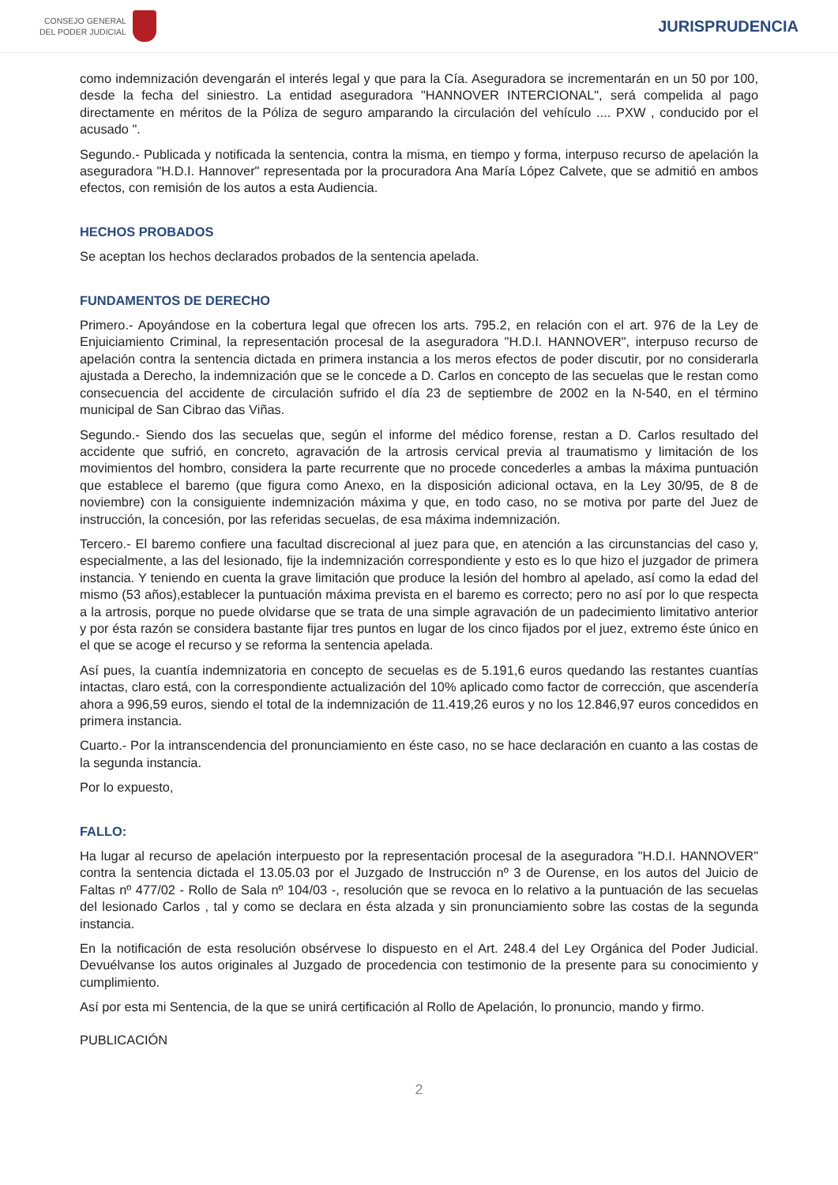CONSEJO GENERAL
DEL PODER JUDICIAL
JURISPRUDENCIA
como indemnización devengarán el interés legal y que para la Cía. Aseguradora se incrementarán en un 50 por 100, desde la fecha del siniestro. La entidad aseguradora "HANNOVER INTERCIONAL", será compelida al pago directamente en méritos de la Póliza de seguro amparando la circulación del vehículo .... PXW , conducido por el acusado ".
Segundo.- Publicada y notificada la sentencia, contra la misma, en tiempo y forma, interpuso recurso de apelación la aseguradora "H.D.I. Hannover" representada por la procuradora Ana María López Calvete, que se admitió en ambos efectos, con remisión de los autos a esta Audiencia.
HECHOS PROBADOS
Se aceptan los hechos declarados probados de la sentencia apelada.
FUNDAMENTOS DE DERECHO
Primero.- Apoyándose en la cobertura legal que ofrecen los arts. 795.2, en relación con el art. 976 de la Ley de Enjuiciamiento Criminal, la representación procesal de la aseguradora "H.D.I. HANNOVER", interpuso recurso de apelación contra la sentencia dictada en primera instancia a los meros efectos de poder discutir, por no considerarla ajustada a Derecho, la indemnización que se le concede a D. Carlos en concepto de las secuelas que le restan como consecuencia del accidente de circulación sufrido el día 23 de septiembre de 2002 en la N-540, en el término municipal de San Cibrao das Viñas.
Segundo.- Siendo dos las secuelas que, según el informe del médico forense, restan a D. Carlos resultado del accidente que sufrió, en concreto, agravación de la artrosis cervical previa al traumatismo y limitación de los movimientos del hombro, considera la parte recurrente que no procede concederles a ambas la máxima puntuación que establece el baremo (que figura como Anexo, en la disposición adicional octava, en la Ley 30/95, de 8 de noviembre) con la consiguiente indemnización máxima y que, en todo caso, no se motiva por parte del Juez de instrucción, la concesión, por las referidas secuelas, de esa máxima indemnización.
Tercero.- El baremo confiere una facultad discrecional al juez para que, en atención a las circunstancias del caso y, especialmente, a las del lesionado, fije la indemnización correspondiente y esto es lo que hizo el juzgador de primera instancia. Y teniendo en cuenta la grave limitación que produce la lesión del hombro al apelado, así como la edad del mismo (53 años),establecer la puntuación máxima prevista en el baremo es correcto; pero no así por lo que respecta a la artrosis, porque no puede olvidarse que se trata de una simple agravación de un padecimiento limitativo anterior y por ésta razón se considera bastante fijar tres puntos en lugar de los cinco fijados por el juez, extremo éste único en el que se acoge el recurso y se reforma la sentencia apelada.
Así pues, la cuantía indemnizatoria en concepto de secuelas es de 5.191,6 euros quedando las restantes cuantías intactas, claro está, con la correspondiente actualización del 10% aplicado como factor de corrección, que ascendería ahora a 996,59 euros, siendo el total de la indemnización de 11.419,26 euros y no los 12.846,97 euros concedidos en primera instancia.
Cuarto.- Por la intranscendencia del pronunciamiento en éste caso, no se hace declaración en cuanto a las costas de la segunda instancia.
Por lo expuesto,
FALLO:
Ha lugar al recurso de apelación interpuesto por la representación procesal de la aseguradora "H.D.I. HANNOVER" contra la sentencia dictada el 13.05.03 por el Juzgado de Instrucción nº 3 de Ourense, en los autos del Juicio de Faltas nº 477/02 - Rollo de Sala nº 104/03 -, resolución que se revoca en lo relativo a la puntuación de las secuelas del lesionado Carlos , tal y como se declara en ésta alzada y sin pronunciamiento sobre las costas de la segunda instancia.
En la notificación de esta resolución obsérvese lo dispuesto en el Art. 248.4 del Ley Orgánica del Poder Judicial. Devuélvanse los autos originales al Juzgado de procedencia con testimonio de la presente para su conocimiento y cumplimiento.
Así por esta mi Sentencia, de la que se unirá certificación al Rollo de Apelación, lo pronuncio, mando y firmo.
PUBLICACIÓN
2